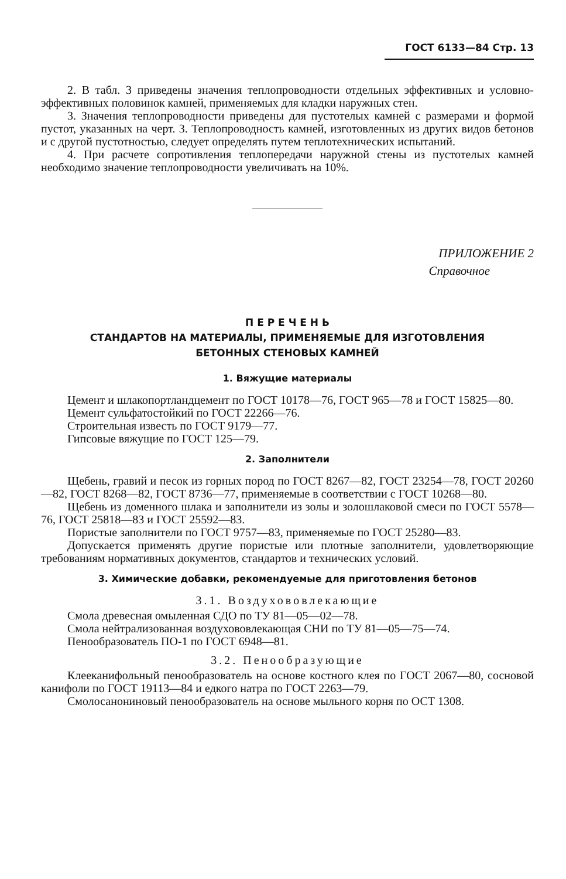ГОСТ 6133—84 Стр. 13
2. В табл. 3 приведены значения теплопроводности отдельных эффективных и условно-эффективных половинок камней, применяемых для кладки наружных стен.
3. Значения теплопроводности приведены для пустотелых камней с размерами и формой пустот, указанных на черт. 3. Теплопроводность камней, изготовленных из других видов бетонов и с другой пустотностью, следует определять путем теплотехнических испытаний.
4. При расчете сопротивления теплопередачи наружной стены из пустотелых камней необходимо значение теплопроводности увеличивать на 10%.
ПРИЛОЖЕНИЕ 2
Справочное
П Е Р Е Ч Е Н Ь
СТАНДАРТОВ НА МАТЕРИАЛЫ, ПРИМЕНЯЕМЫЕ ДЛЯ ИЗГОТОВЛЕНИЯ
БЕТОННЫХ СТЕНОВЫХ КАМНЕЙ
1. Вяжущие материалы
Цемент и шлакопортландцемент по ГОСТ 10178—76, ГОСТ 965—78 и ГОСТ 15825—80.
Цемент сульфатостойкий по ГОСТ 22266—76.
Строительная известь по ГОСТ 9179—77.
Гипсовые вяжущие по ГОСТ 125—79.
2. Заполнители
Щебень, гравий и песок из горных пород по ГОСТ 8267—82, ГОСТ 23254—78, ГОСТ 20260—82, ГОСТ 8268—82, ГОСТ 8736—77, применяемые в соответствии с ГОСТ 10268—80.
Щебень из доменного шлака и заполнители из золы и золошлаковой смеси по ГОСТ 5578—76, ГОСТ 25818—83 и ГОСТ 25592—83.
Пористые заполнители по ГОСТ 9757—83, применяемые по ГОСТ 25280—83.
Допускается применять другие пористые или плотные заполнители, удовлетворяющие требованиям нормативных документов, стандартов и технических условий.
3. Химические добавки, рекомендуемые для приготовления бетонов
3.1. Воздухововлекающие
Смола древесная омыленная СДО по ТУ 81—05—02—78.
Смола нейтрализованная воздухововлекающая СНИ по ТУ 81—05—75—74.
Пенообразователь ПО-1 по ГОСТ 6948—81.
3.2. Пенообразующие
Клееканифольный пенообразователь на основе костного клея по ГОСТ 2067—80, сосновой канифоли по ГОСТ 19113—84 и едкого натра по ГОСТ 2263—79.
Смолосанониновый пенообразователь на основе мыльного корня по ОСТ 1308.